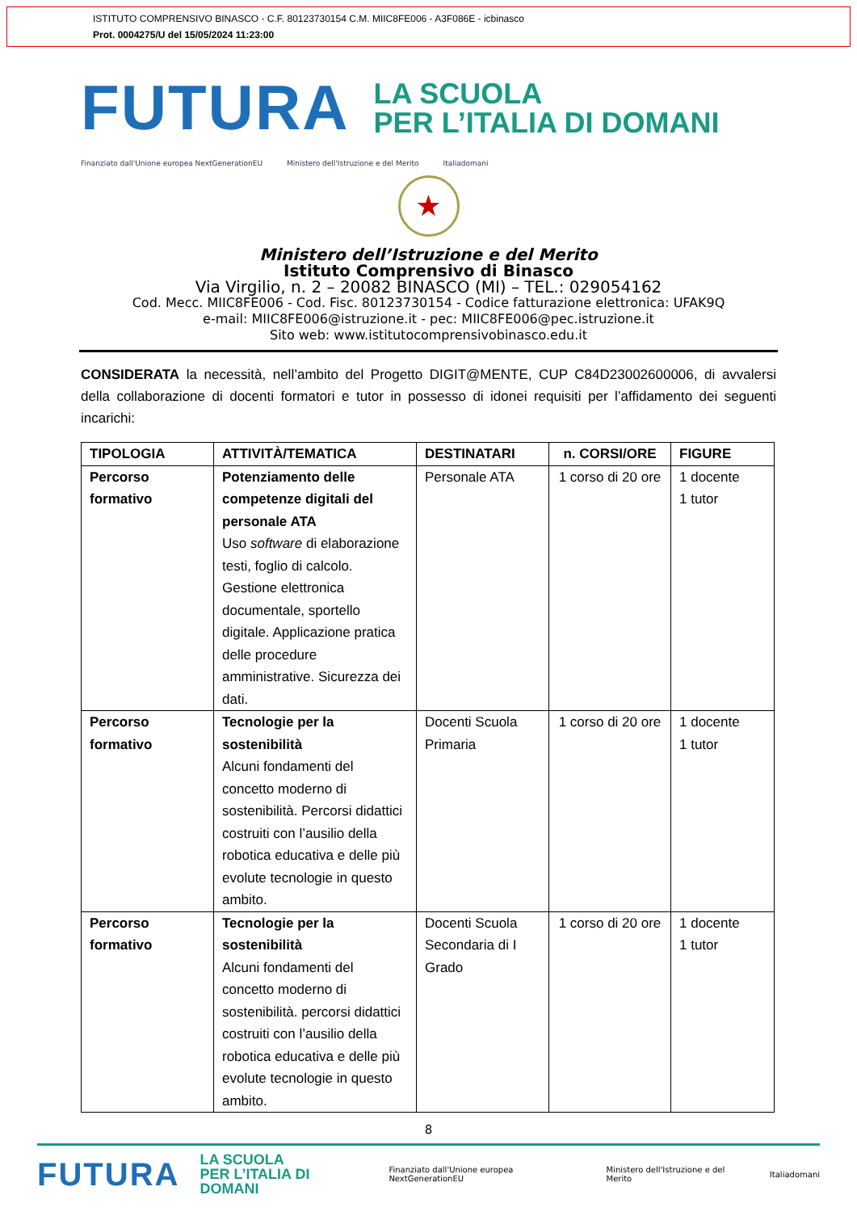ISTITUTO COMPRENSIVO BINASCO - C.F. 80123730154 C.M. MIIC8FE006 - A3F086E - icbinasco
Prot. 0004275/U del 15/05/2024 11:23:00
FUTURA
LA SCUOLA
PER L’ITALIA DI DOMANI
Finanziato dall'Unione europea NextGenerationEU Ministero dell'Istruzione e del Merito Italiadomani
★
Ministero dell’Istruzione e del Merito
Istituto Comprensivo di Binasco
Via Virgilio, n. 2 – 20082 BINASCO (MI) – TEL.: 029054162
Cod. Mecc. MIIC8FE006 - Cod. Fisc. 80123730154 - Codice fatturazione elettronica: UFAK9Q
e-mail: MIIC8FE006@istruzione.it - pec: MIIC8FE006@pec.istruzione.it
Sito web: www.istitutocomprensivobinasco.edu.it
CONSIDERATA la necessità, nell’ambito del Progetto DIGIT@MENTE, CUP C84D23002600006, di avvalersi della collaborazione di docenti formatori e tutor in possesso di idonei requisiti per l’affidamento dei seguenti incarichi:
| TIPOLOGIA | ATTIVITÀ/TEMATICA | DESTINATARI | n. CORSI/ORE | FIGURE |
| --- | --- | --- | --- | --- |
| Percorso formativo | Potenziamento delle competenze digitali del personale ATA Uso software di elaborazione testi, foglio di calcolo. Gestione elettronica documentale, sportello digitale. Applicazione pratica delle procedure amministrative. Sicurezza dei dati. | Personale ATA | 1 corso di 20 ore | 1 docente 1 tutor |
| Percorso formativo | Tecnologie per la sostenibilità Alcuni fondamenti del concetto moderno di sostenibilità. Percorsi didattici costruiti con l’ausilio della robotica educativa e delle più evolute tecnologie in questo ambito. | Docenti Scuola Primaria | 1 corso di 20 ore | 1 docente 1 tutor |
| Percorso formativo | Tecnologie per la sostenibilità Alcuni fondamenti del concetto moderno di sostenibilità. percorsi didattici costruiti con l’ausilio della robotica educativa e delle più evolute tecnologie in questo ambito. | Docenti Scuola Secondaria di I Grado | 1 corso di 20 ore | 1 docente 1 tutor |
8
FUTURA
LA SCUOLA
PER L’ITALIA DI DOMANI
Finanziato dall'Unione europea NextGenerationEU Ministero dell'Istruzione e del Merito Italiadomani